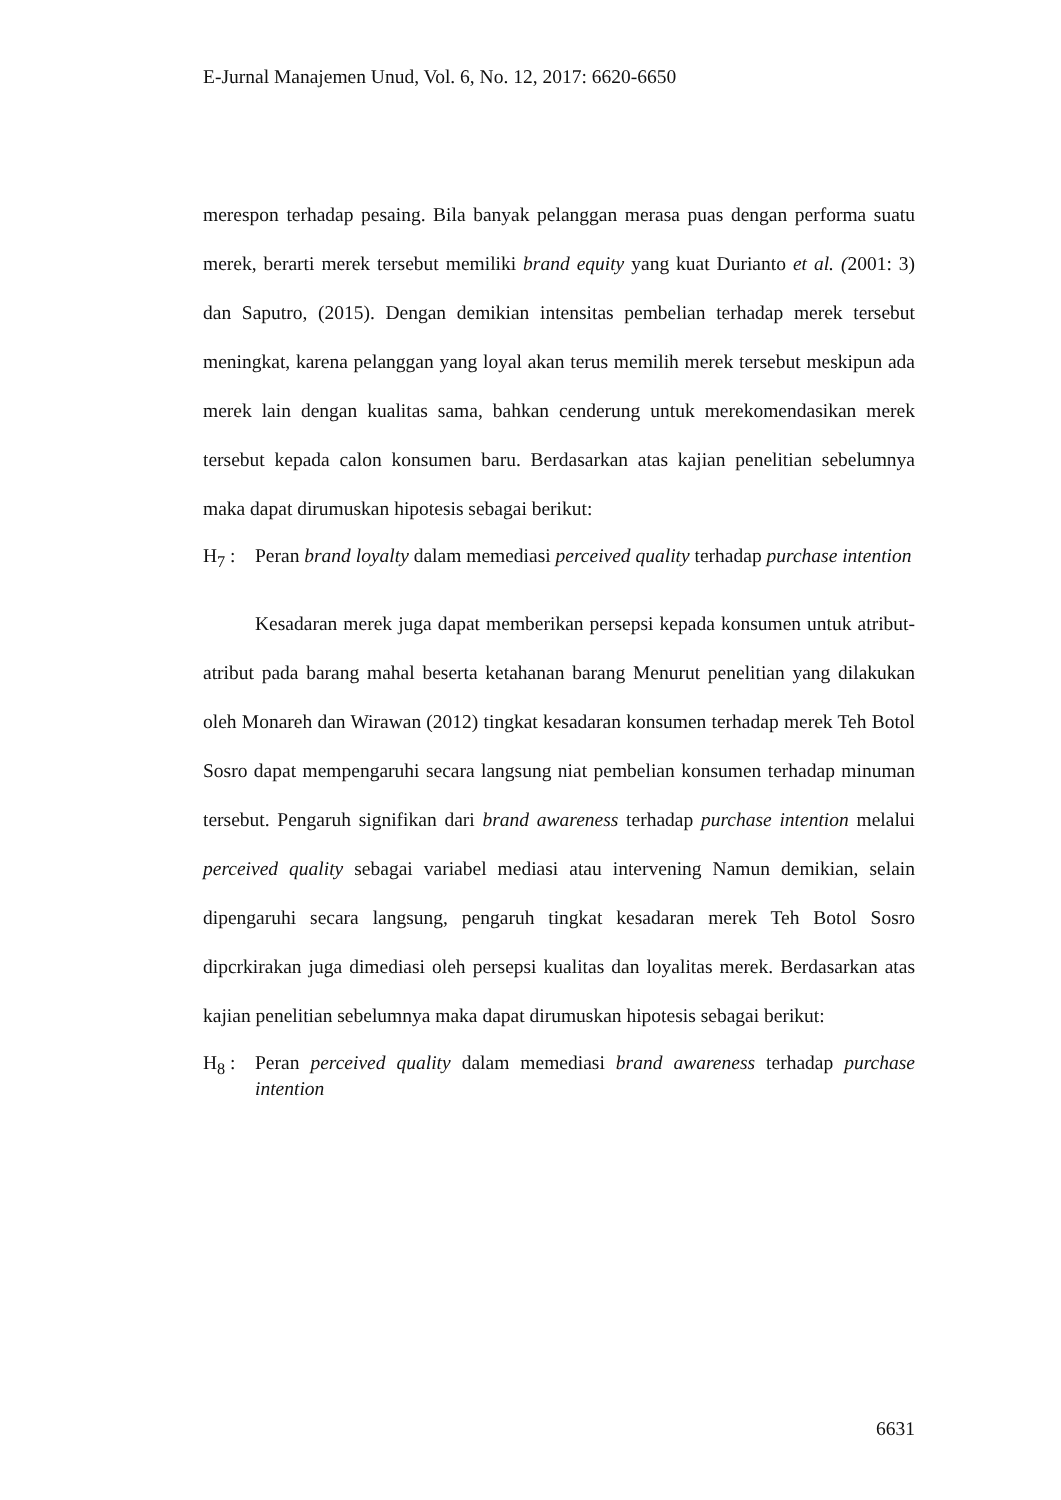E-Jurnal Manajemen Unud, Vol. 6, No. 12, 2017: 6620-6650
merespon terhadap pesaing. Bila banyak pelanggan merasa puas dengan performa suatu merek, berarti merek tersebut memiliki brand equity yang kuat Durianto et al. (2001: 3) dan Saputro, (2015). Dengan demikian intensitas pembelian terhadap merek tersebut meningkat, karena pelanggan yang loyal akan terus memilih merek tersebut meskipun ada merek lain dengan kualitas sama, bahkan cenderung untuk merekomendasikan merek tersebut kepada calon konsumen baru. Berdasarkan atas kajian penelitian sebelumnya maka dapat dirumuskan hipotesis sebagai berikut:
H<sub>7</sub> : Peran brand loyalty dalam memediasi perceived quality terhadap purchase intention
Kesadaran merek juga dapat memberikan persepsi kepada konsumen untuk atribut-atribut pada barang mahal beserta ketahanan barang Menurut penelitian yang dilakukan oleh Monareh dan Wirawan (2012) tingkat kesadaran konsumen terhadap merek Teh Botol Sosro dapat mempengaruhi secara langsung niat pembelian konsumen terhadap minuman tersebut. Pengaruh signifikan dari brand awareness terhadap purchase intention melalui perceived quality sebagai variabel mediasi atau intervening Namun demikian, selain dipengaruhi secara langsung, pengaruh tingkat kesadaran merek Teh Botol Sosro dipcrkirakan juga dimediasi oleh persepsi kualitas dan loyalitas merek. Berdasarkan atas kajian penelitian sebelumnya maka dapat dirumuskan hipotesis sebagai berikut:
H<sub>8</sub> : Peran perceived quality dalam memediasi brand awareness terhadap purchase intention
6631